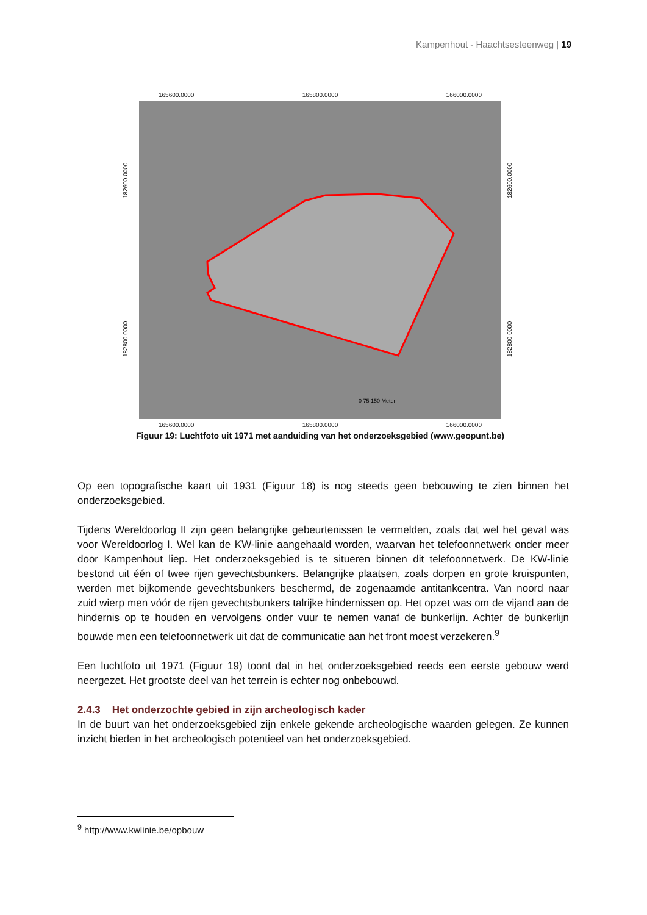Kampenhout - Haachtsesteenweg | 19
165600.0000 165800.0000 166000.0000
182800.0000 182600.0000
0 75 150 Meter
182800.0000 182600.0000
165600.0000 165800.0000 166000.0000
Figuur 19: Luchtfoto uit 1971 met aanduiding van het onderzoeksgebied (www.geopunt.be)
Op een topografische kaart uit 1931 (Figuur 18) is nog steeds geen bebouwing te zien binnen het onderzoeksgebied.
Tijdens Wereldoorlog II zijn geen belangrijke gebeurtenissen te vermelden, zoals dat wel het geval was voor Wereldoorlog I. Wel kan de KW-linie aangehaald worden, waarvan het telefoonnetwerk onder meer door Kampenhout liep. Het onderzoeksgebied is te situeren binnen dit telefoonnetwerk. De KW-linie bestond uit één of twee rijen gevechtsbunkers. Belangrijke plaatsen, zoals dorpen en grote kruispunten, werden met bijkomende gevechtsbunkers beschermd, de zogenaamde antitankcentra. Van noord naar zuid wierp men vóór de rijen gevechtsbunkers talrijke hindernissen op. Het opzet was om de vijand aan de hindernis op te houden en vervolgens onder vuur te nemen vanaf de bunkerlijn. Achter de bunkerlijn bouwde men een telefoonnetwerk uit dat de communicatie aan het front moest verzekeren.<sup>9</sup>
Een luchtfoto uit 1971 (Figuur 19) toont dat in het onderzoeksgebied reeds een eerste gebouw werd neergezet. Het grootste deel van het terrein is echter nog onbebouwd.
2.4.3 Het onderzochte gebied in zijn archeologisch kader
In de buurt van het onderzoeksgebied zijn enkele gekende archeologische waarden gelegen. Ze kunnen inzicht bieden in het archeologisch potentieel van het onderzoeksgebied.
<sup>9</sup> http://www.kwlinie.be/opbouw